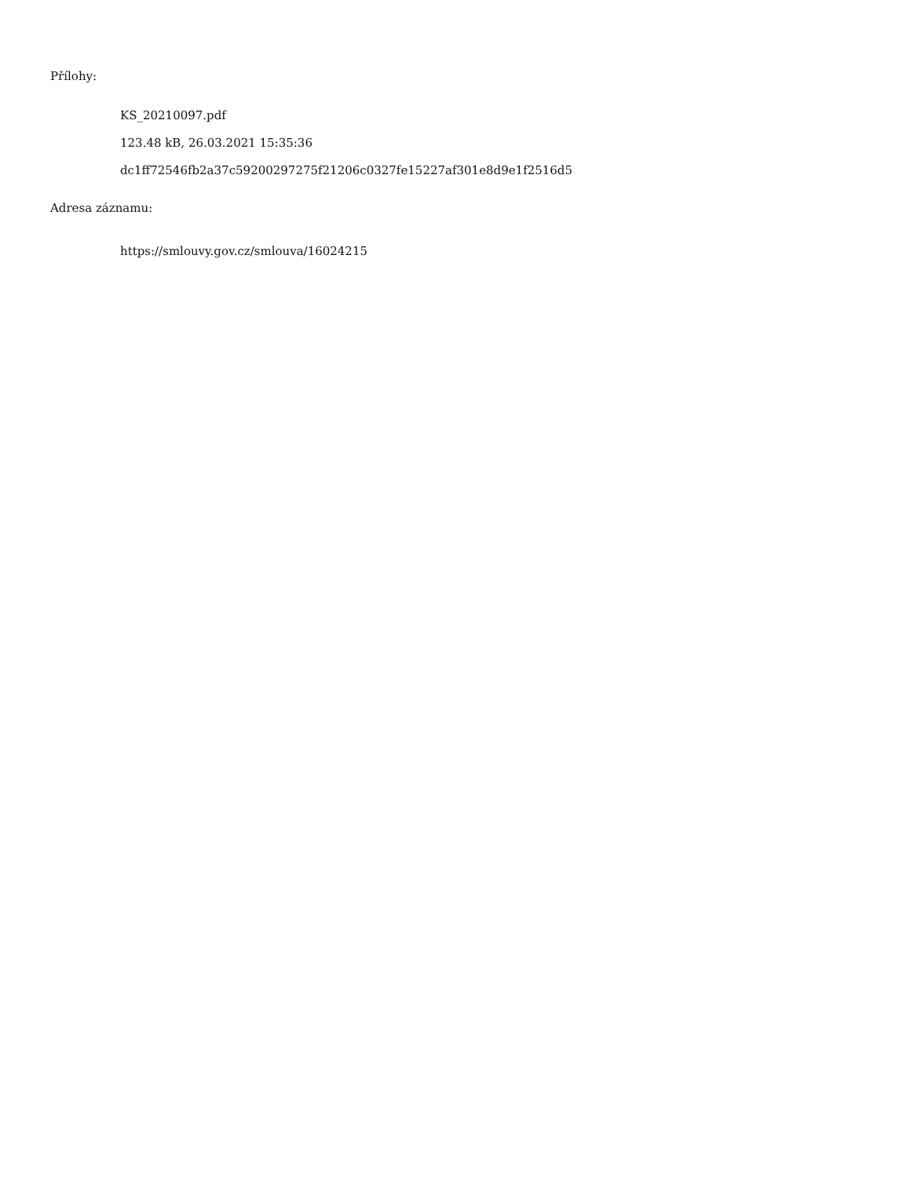Přílohy:
KS_20210097.pdf
123.48 kB, 26.03.2021 15:35:36
dc1ff72546fb2a37c59200297275f21206c0327fe15227af301e8d9e1f2516d5
Adresa záznamu:
https://smlouvy.gov.cz/smlouva/16024215